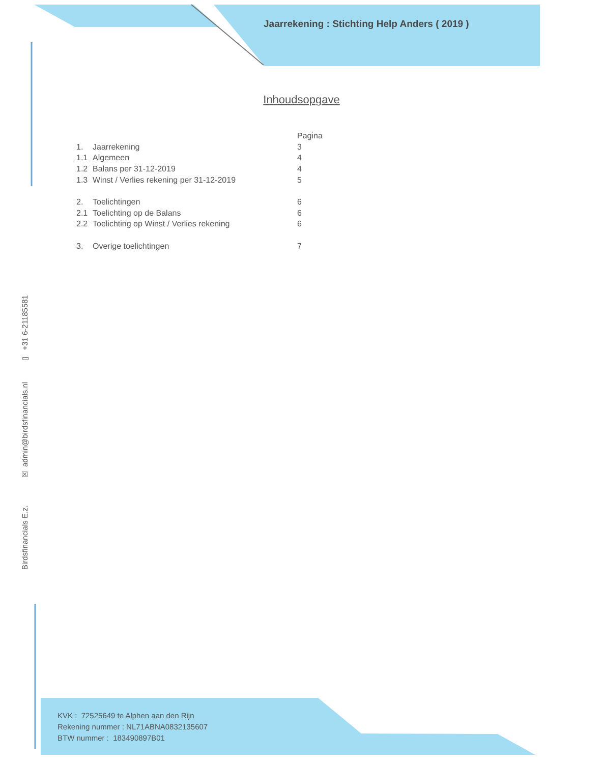Jaarrekening : Stichting Help Anders ( 2019 )
Inhoudsopgave
| | | Pagina |
| 1. | Jaarrekening | 3 |
| 1.1 | Algemeen | 4 |
| 1.2 | Balans per 31-12-2019 | 4 |
| 1.3 | Winst / Verlies rekening per 31-12-2019 | 5 |
| 2. | Toelichtingen | 6 |
| 2.1 | Toelichting op de Balans | 6 |
| 2.2 | Toelichting op Winst / Verlies rekening | 6 |
| 3. | Overige toelichtingen | 7 |
Birdsfinancials E.z. ☒ admin@birdsfinancials.nl ▯ +31 6-21185581
KVK : 72525649 te Alphen aan den Rijn
Rekening nummer : NL71ABNA0832135607
BTW nummer : 183490897B01